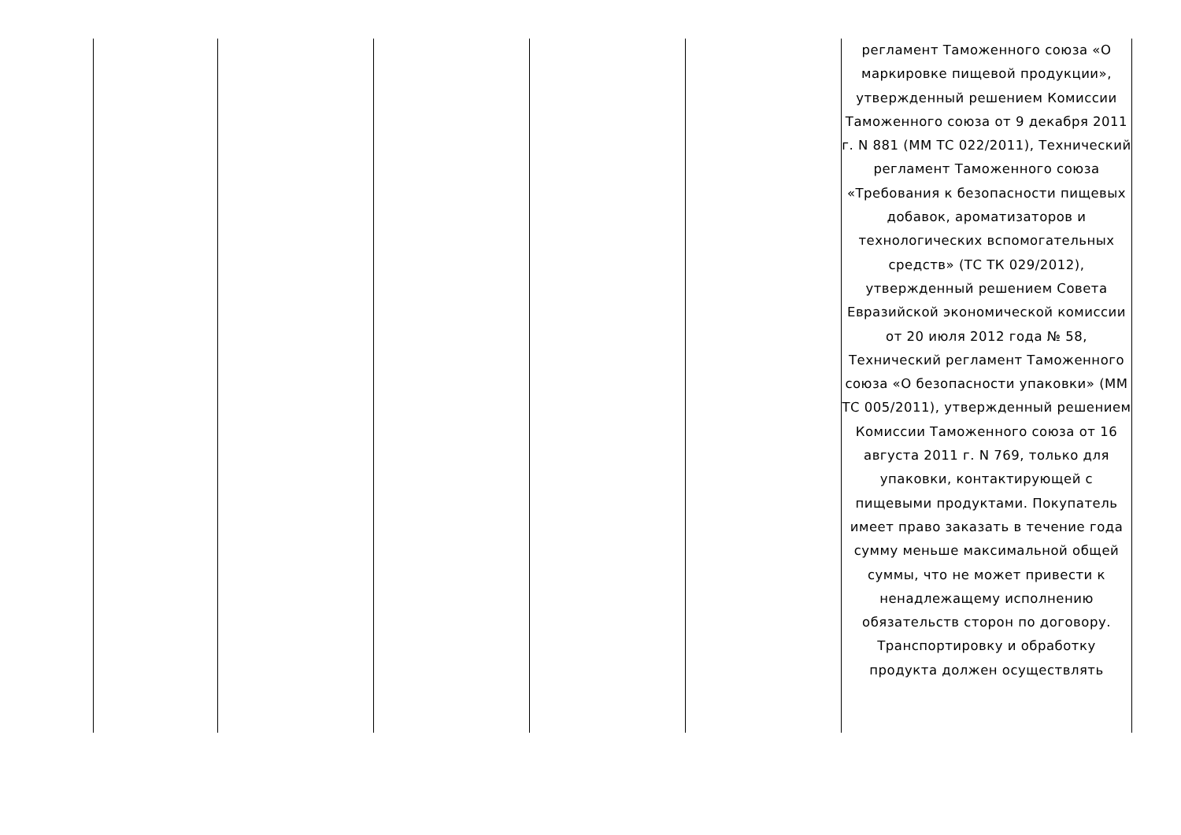| | | | | | регламент Таможенного союза «О маркировке пищевой продукции», утвержденный решением Комиссии Таможенного союза от 9 декабря 2011 г. N 881 (ММ ТС 022/2011), Технический регламент Таможенного союза «Требования к безопасности пищевых добавок, ароматизаторов и технологических вспомогательных средств» (ТС ТК 029/2012), утвержденный решением Совета Евразийской экономической комиссии от 20 июля 2012 года № 58, Технический регламент Таможенного союза «О безопасности упаковки» (ММ ТС 005/2011), утвержденный решением Комиссии Таможенного союза от 16 августа 2011 г. N 769, только для упаковки, контактирующей с пищевыми продуктами. Покупатель имеет право заказать в течение года сумму меньше максимальной общей суммы, что не может привести к ненадлежащему исполнению обязательств сторон по договору. Транспортировку и обработку продукта должен осуществлять |